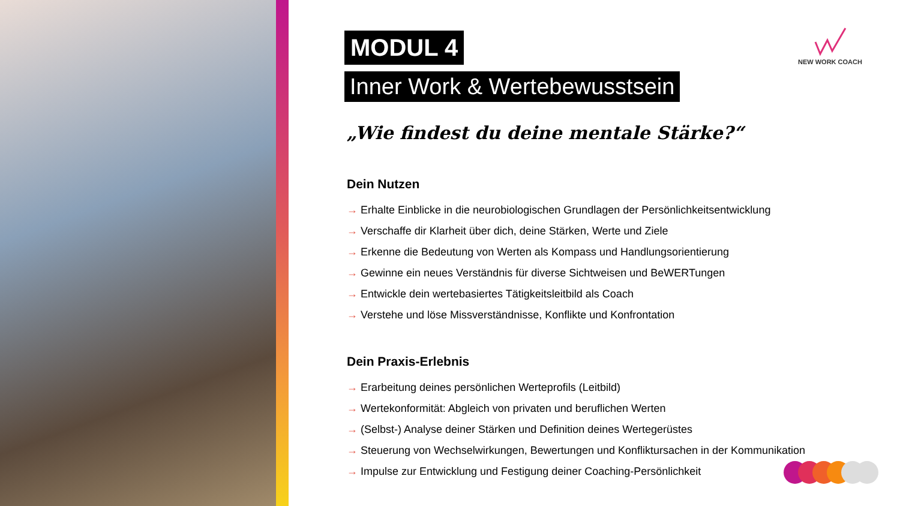NEW WORK COACH
MODUL 4
Inner Work & Wertebewusstsein
„Wie findest du deine mentale Stärke?“
Dein Nutzen
→ Erhalte Einblicke in die neurobiologischen Grundlagen der Persönlichkeitsentwicklung
→ Verschaffe dir Klarheit über dich, deine Stärken, Werte und Ziele
→ Erkenne die Bedeutung von Werten als Kompass und Handlungsorientierung
→ Gewinne ein neues Verständnis für diverse Sichtweisen und BeWERTungen
→ Entwickle dein wertebasiertes Tätigkeitsleitbild als Coach
→ Verstehe und löse Missverständnisse, Konflikte und Konfrontation
Dein Praxis-Erlebnis
→ Erarbeitung deines persönlichen Werteprofils (Leitbild)
→ Wertekonformität: Abgleich von privaten und beruflichen Werten
→ (Selbst-) Analyse deiner Stärken und Definition deines Wertegerüstes
→ Steuerung von Wechselwirkungen, Bewertungen und Konfliktursachen in der Kommunikation
→ Impulse zur Entwicklung und Festigung deiner Coaching-Persönlichkeit